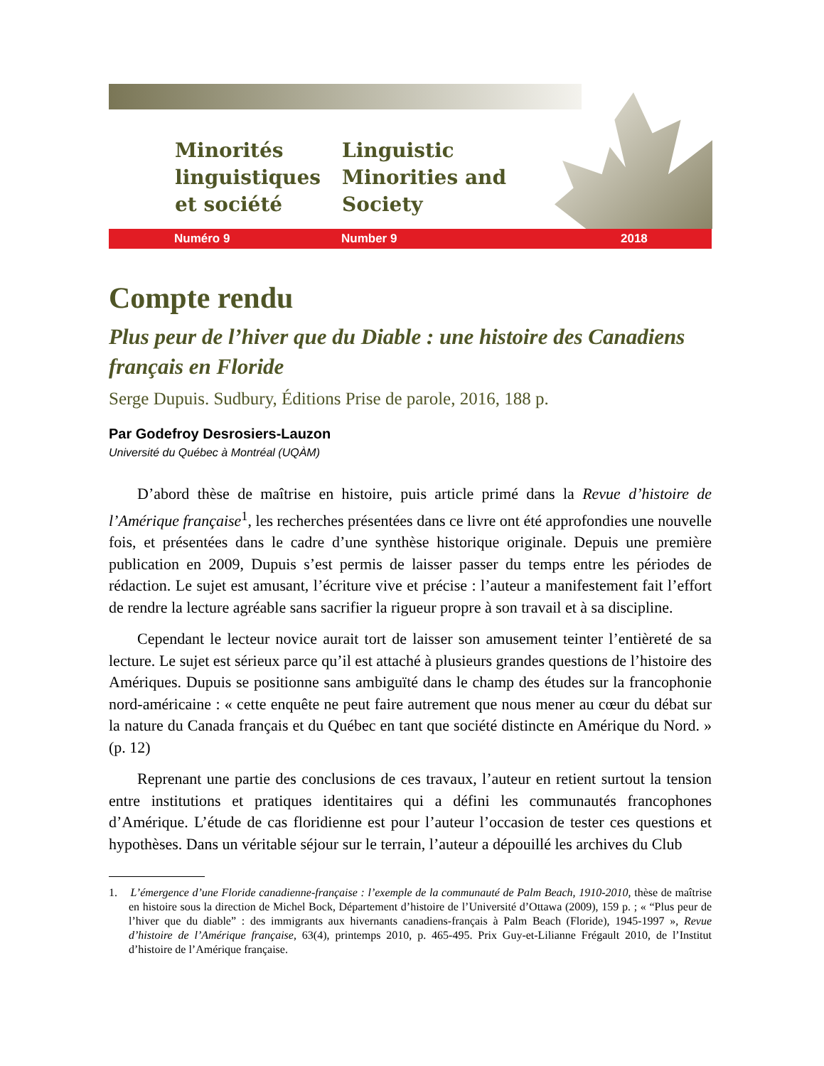Minorités linguistiques et société
Linguistic Minorities and Society
Numéro 9 Number 9 2018
Compte rendu
Plus peur de l’hiver que du Diable : une histoire des Canadiens français en Floride
Serge Dupuis. Sudbury, Éditions Prise de parole, 2016, 188 p.
Par Godefroy Desrosiers-Lauzon
Université du Québec à Montréal (UQÀM)
D’abord thèse de maîtrise en histoire, puis article primé dans la Revue d’histoire de l’Amérique française<sup>1</sup>, les recherches présentées dans ce livre ont été approfondies une nouvelle fois, et présentées dans le cadre d’une synthèse historique originale. Depuis une première publication en 2009, Dupuis s’est permis de laisser passer du temps entre les périodes de rédaction. Le sujet est amusant, l’écriture vive et précise : l’auteur a manifestement fait l’effort de rendre la lecture agréable sans sacrifier la rigueur propre à son travail et à sa discipline.
Cependant le lecteur novice aurait tort de laisser son amusement teinter l’entièreté de sa lecture. Le sujet est sérieux parce qu’il est attaché à plusieurs grandes questions de l’histoire des Amériques. Dupuis se positionne sans ambiguïté dans le champ des études sur la francophonie nord-américaine : « cette enquête ne peut faire autrement que nous mener au cœur du débat sur la nature du Canada français et du Québec en tant que société distincte en Amérique du Nord. » (p. 12)
Reprenant une partie des conclusions de ces travaux, l’auteur en retient surtout la tension entre institutions et pratiques identitaires qui a défini les communautés francophones d’Amérique. L’étude de cas floridienne est pour l’auteur l’occasion de tester ces questions et hypothèses. Dans un véritable séjour sur le terrain, l’auteur a dépouillé les archives du Club
1. L’émergence d’une Floride canadienne-française : l’exemple de la communauté de Palm Beach, 1910-2010, thèse de maîtrise en histoire sous la direction de Michel Bock, Département d’histoire de l’Université d’Ottawa (2009), 159 p. ; « “Plus peur de l’hiver que du diable” : des immigrants aux hivernants canadiens-français à Palm Beach (Floride), 1945-1997 », Revue d’histoire de l’Amérique française, 63(4), printemps 2010, p. 465-495. Prix Guy-et-Lilianne Frégault 2010, de l’Institut d’histoire de l’Amérique française.